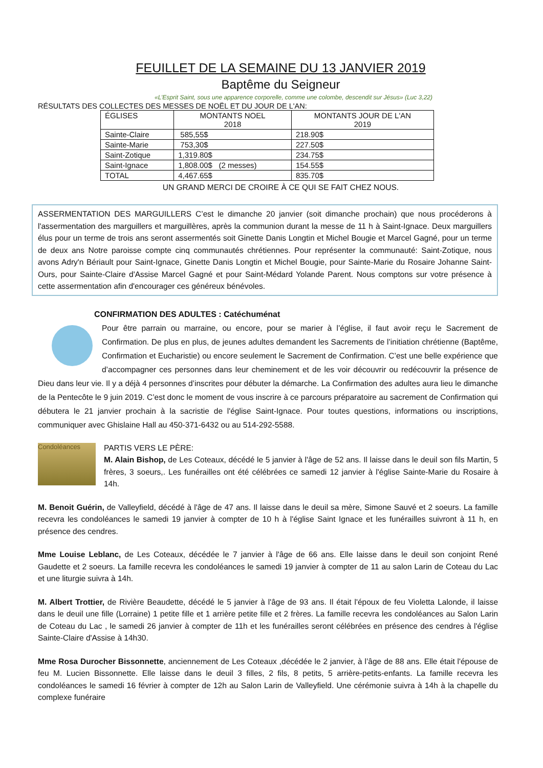FEUILLET DE LA SEMAINE DU 13 JANVIER 2019
Baptême du Seigneur
«L’Esprit Saint, sous une apparence corporelle, comme une colombe, descendit sur Jésus» (Luc 3,22)
RÉSULTATS DES COLLECTES DES MESSES DE NOËL ET DU JOUR DE L'AN:
| ÉGLISES | MONTANTS NOEL 2018 | MONTANTS JOUR DE L'AN 2019 |
| --- | --- | --- |
| Sainte-Claire | 585,55$ | 218.90$ |
| Sainte-Marie | 753,30$ | 227.50$ |
| Saint-Zotique | 1,319.80$ | 234.75$ |
| Saint-Ignace | 1,808.00$ (2 messes) | 154.55$ |
| TOTAL | 4,467.65$ | 835.70$ |
UN GRAND MERCI DE CROIRE À CE QUI SE FAIT CHEZ NOUS.
ASSERMENTATION DES MARGUILLERS C’est le dimanche 20 janvier (soit dimanche prochain) que nous procéderons à l'assermentation des marguillers et marguillères, après la communion durant la messe de 11 h à Saint-Ignace. Deux marguillers élus pour un terme de trois ans seront assermentés soit Ginette Danis Longtin et Michel Bougie et Marcel Gagné, pour un terme de deux ans Notre paroisse compte cinq communautés chrétiennes. Pour représenter la communauté: Saint-Zotique, nous avons Adry'n Bériault pour Saint-Ignace, Ginette Danis Longtin et Michel Bougie, pour Sainte-Marie du Rosaire Johanne Saint-Ours, pour Sainte-Claire d'Assise Marcel Gagné et pour Saint-Médard Yolande Parent. Nous comptons sur votre présence à cette assermentation afin d'encourager ces généreux bénévoles.
CONFIRMATION DES ADULTES : Catéchuménat
Pour être parrain ou marraine, ou encore, pour se marier à l’église, il faut avoir reçu le Sacrement de Confirmation. De plus en plus, de jeunes adultes demandent les Sacrements de l’initiation chrétienne (Baptême, Confirmation et Eucharistie) ou encore seulement le Sacrement de Confirmation. C’est une belle expérience que d’accompagner ces personnes dans leur cheminement et de les voir découvrir ou redécouvrir la présence de Dieu dans leur vie. Il y a déjà 4 personnes d’inscrites pour débuter la démarche. La Confirmation des adultes aura lieu le dimanche de la Pentecôte le 9 juin 2019. C’est donc le moment de vous inscrire à ce parcours préparatoire au sacrement de Confirmation qui débutera le 21 janvier prochain à la sacristie de l'église Saint-Ignace. Pour toutes questions, informations ou inscriptions, communiquer avec Ghislaine Hall au 450-371-6432 ou au 514-292-5588.
Condoléances
PARTIS VERS LE PÈRE:
M. Alain Bishop, de Les Coteaux, décédé le 5 janvier à l'âge de 52 ans. Il laisse dans le deuil son fils Martin, 5 frères, 3 soeurs,. Les funérailles ont été célébrées ce samedi 12 janvier à l'église Sainte-Marie du Rosaire à 14h.
M. Benoit Guérin, de Valleyfield, décédé à l'âge de 47 ans. Il laisse dans le deuil sa mère, Simone Sauvé et 2 soeurs. La famille recevra les condoléances le samedi 19 janvier à compter de 10 h à l'église Saint Ignace et les funérailles suivront à 11 h, en présence des cendres.
Mme Louise Leblanc, de Les Coteaux, décédée le 7 janvier à l'âge de 66 ans. Elle laisse dans le deuil son conjoint René Gaudette et 2 soeurs. La famille recevra les condoléances le samedi 19 janvier à compter de 11 au salon Larin de Coteau du Lac et une liturgie suivra à 14h.
M. Albert Trottier, de Rivière Beaudette, décédé le 5 janvier à l'âge de 93 ans. Il était l'époux de feu Violetta Lalonde, il laisse dans le deuil une fille (Lorraine) 1 petite fille et 1 arrière petite fille et 2 frères. La famille recevra les condoléances au Salon Larin de Coteau du Lac , le samedi 26 janvier à compter de 11h et les funérailles seront célébrées en présence des cendres à l'église Sainte-Claire d'Assise à 14h30.
Mme Rosa Durocher Bissonnette, anciennement de Les Coteaux ,décédée le 2 janvier, à l’âge de 88 ans. Elle était l'épouse de feu M. Lucien Bissonnette. Elle laisse dans le deuil 3 filles, 2 fils, 8 petits, 5 arrière-petits-enfants. La famille recevra les condoléances le samedi 16 février à compter de 12h au Salon Larin de Valleyfield. Une cérémonie suivra à 14h à la chapelle du complexe funéraire